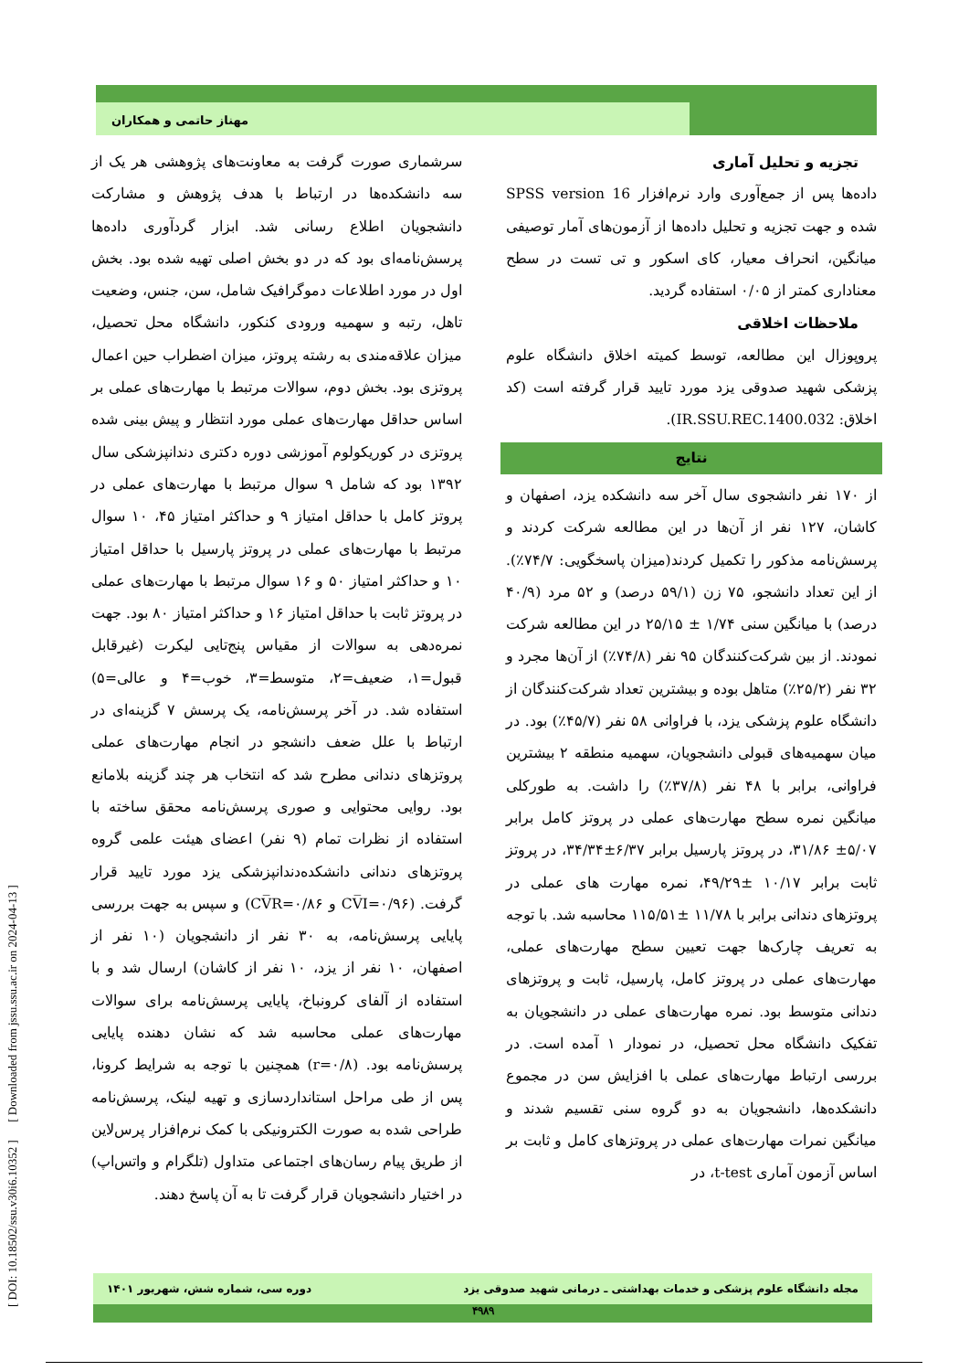مهناز حاتمی و همکاران
سرشماری صورت گرفت به معاونت‌های پژوهشی هر یک از سه دانشکده‌ها در ارتباط با هدف پژوهش و مشارکت دانشجویان اطلاع رسانی شد. ابزار گردآوری داده‌ها پرسش‌نامه‌ای بود که در دو بخش اصلی تهیه شده بود. بخش اول در مورد اطلاعات دموگرافیک شامل، سن، جنس، وضعیت تاهل، رتبه و سهمیه ورودی کنکور، دانشگاه محل تحصیل، میزان علاقه‌مندی به رشته پروتز، میزان اضطراب حین اعمال پروتزی بود. بخش دوم، سوالات مرتبط با مهارت‌های عملی بر اساس حداقل مهارت‌های عملی مورد انتظار و پیش بینی شده پروتزی در کوریکولوم آموزشی دوره دکتری دندانپزشکی سال ۱۳۹۲ بود که شامل ۹ سوال مرتبط با مهارت‌های عملی در پروتز کامل با حداقل امتیاز ۹ و حداکثر امتیاز ۴۵، ۱۰ سوال مرتبط با مهارت‌های عملی در پروتز پارسیل با حداقل امتیاز ۱۰ و حداکثر امتیاز ۵۰ و ۱۶ سوال مرتبط با مهارت‌های عملی در پروتز ثابت با حداقل امتیاز ۱۶ و حداکثر امتیاز ۸۰ بود. جهت نمره‌دهی به سوالات از مقیاس پنج‌تایی لیکرت (غیرقابل قبول=۱، ضعیف=۲، متوسط=۳، خوب=۴ و عالی=۵) استفاده شد. در آخر پرسش‌نامه، یک پرسش ۷ گزینه‌ای در ارتباط با علل ضعف دانشجو در انجام مهارت‌های عملی پروتزهای دندانی مطرح شد که انتخاب هر چند گزینه بلامانع بود. روایی محتوایی و صوری پرسش‌نامه محقق ساخته با استفاده از نظرات تمام (۹ نفر) اعضای هیئت علمی گروه پروتزهای دندانی دانشکده‌دندانپزشکی یزد مورد تایید قرار گرفت. (CV̅I=۰/۹۶ و CV̅R=۰/۸۶) و سپس به جهت بررسی پایایی پرسش‌نامه، به ۳۰ نفر از دانشجویان (۱۰ نفر از اصفهان، ۱۰ نفر از یزد، ۱۰ نفر از کاشان) ارسال شد و با استفاده از آلفای کرونباخ، پایایی پرسش‌نامه برای سوالات مهارت‌های عملی محاسبه شد که نشان دهنده پایایی پرسش‌نامه بود. (r=۰/۸) همچنین با توجه به شرایط کرونا، پس از طی مراحل استانداردسازی و تهیه لینک، پرسش‌نامه طراحی شده به صورت الکترونیکی با کمک نرم‌افزار پرس‌لاین از طریق پیام رسان‌های اجتماعی متداول (تلگرام و واتس‌اپ) در اختیار دانشجویان قرار گرفت تا به آن پاسخ دهند.
تجزیه و تحلیل آماری
داده‌ها پس از جمع‌آوری وارد نرم‌افزار SPSS version 16 شده و جهت تجزیه و تحلیل داده‌ها از آزمون‌های آمار توصیفی میانگین، انحراف معیار، کای اسکور و تی تست در سطح معناداری کمتر از ۰/۰۵ استفاده گردید.
ملاحظات اخلاقی
پروپوزال این مطالعه، توسط کمیته اخلاق دانشگاه علوم پزشکی شهید صدوقی یزد مورد تایید قرار گرفته است (کد اخلاق: IR.SSU.REC.1400.032).
نتایج
از ۱۷۰ نفر دانشجوی سال آخر سه دانشکده یزد، اصفهان و کاشان، ۱۲۷ نفر از آن‌ها در این مطالعه شرکت کردند و پرسش‌نامه مذکور را تکمیل کردند(میزان پاسخگویی: ۷۴/۷٪). از این تعداد دانشجو، ۷۵ زن (۵۹/۱ درصد) و ۵۲ مرد (۴۰/۹ درصد) با میانگین سنی ۱/۷۴ ± ۲۵/۱۵ در این مطالعه شرکت نمودند. از بین شرکت‌کنندگان ۹۵ نفر (۷۴/۸٪) از آن‌ها مجرد و ۳۲ نفر (۲۵/۲٪) متاهل بوده و بیشترین تعداد شرکت‌کنندگان از دانشگاه علوم پزشکی یزد، با فراوانی ۵۸ نفر (۴۵/۷٪) بود. در میان سهمیه‌های قبولی دانشجویان، سهمیه منطقه ۲ بیشترین فراوانی، برابر با ۴۸ نفر (۳۷/۸٪) را داشت. به طورکلی میانگین نمره سطح مهارت‌های عملی در پروتز کامل برابر ۵/۰۷± ۳۱/۸۶، در پروتز پارسیل برابر ۶/۳۷±۳۴/۳۴، در پروتز ثابت برابر ۱۰/۱۷ ±۴۹/۲۹، نمره مهارت های عملی در پروتزهای دندانی برابر با ۱۱/۷۸ ±۱۱۵/۵۱ محاسبه شد. با توجه به تعریف چارک‌ها جهت تعیین سطح مهارت‌های عملی، مهارت‌های عملی در پروتز کامل، پارسیل، ثابت و پروتزهای دندانی متوسط بود. نمره مهارت‌های عملی در دانشجویان به تفکیک دانشگاه محل تحصیل، در نمودار ۱ آمده است. در بررسی ارتباط مهارت‌های عملی با افزایش سن در مجموع دانشکده‌ها، دانشجویان به دو گروه سنی تقسیم شدند و میانگین نمرات مهارت‌های عملی در پروتزهای کامل و ثابت بر اساس آزمون آماری t-test، در
[ DOI: 10.18502/ssu.v30i6.10352 ] [ Downloaded from jssu.ssu.ac.ir on 2024-04-13 ]
مجله دانشگاه علوم پزشکی و خدمات بهداشتی ـ درمانی شهید صدوقی یزد دوره سی، شماره شش، شهریور ۱۴۰۱
۴۹۸۹